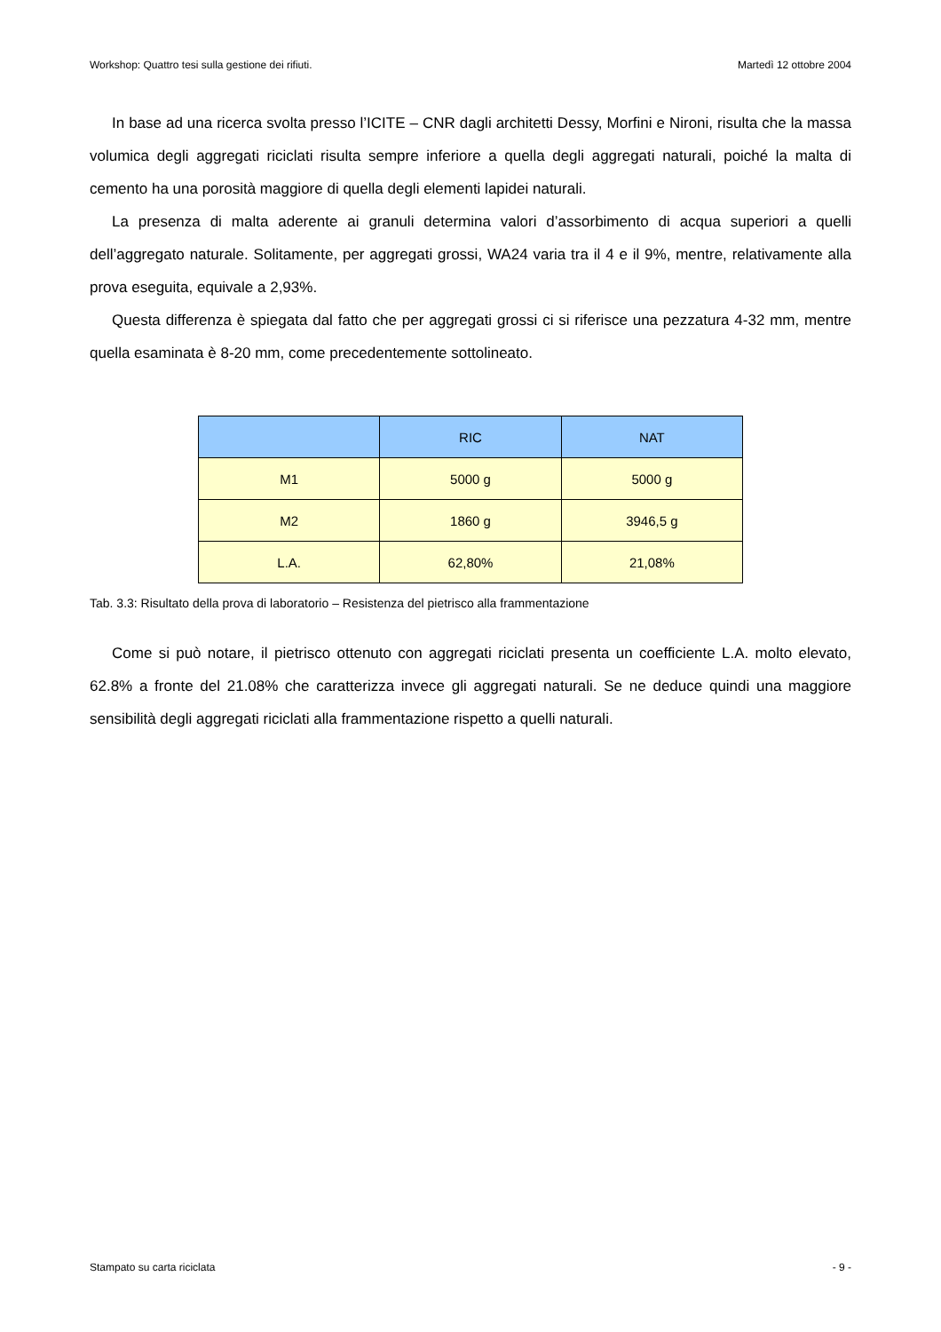Workshop: Quattro tesi sulla gestione dei rifiuti. Martedì 12 ottobre 2004
In base ad una ricerca svolta presso l’ICITE – CNR dagli architetti Dessy, Morfini e Nironi, risulta che la massa volumica degli aggregati riciclati risulta sempre inferiore a quella degli aggregati naturali, poiché la malta di cemento ha una porosità maggiore di quella degli elementi lapidei naturali.
La presenza di malta aderente ai granuli determina valori d’assorbimento di acqua superiori a quelli dell’aggregato naturale. Solitamente, per aggregati grossi, WA24 varia tra il 4 e il 9%, mentre, relativamente alla prova eseguita, equivale a 2,93%.
Questa differenza è spiegata dal fatto che per aggregati grossi ci si riferisce una pezzatura 4-32 mm, mentre quella esaminata è 8-20 mm, come precedentemente sottolineato.
| | RIC | NAT |
| --- | --- | --- |
| M1 | 5000 g | 5000 g |
| M2 | 1860 g | 3946,5 g |
| L.A. | 62,80% | 21,08% |
Tab. 3.3: Risultato della prova di laboratorio – Resistenza del pietrisco alla frammentazione
Come si può notare, il pietrisco ottenuto con aggregati riciclati presenta un coefficiente L.A. molto elevato, 62.8% a fronte del 21.08% che caratterizza invece gli aggregati naturali. Se ne deduce quindi una maggiore sensibilità degli aggregati riciclati alla frammentazione rispetto a quelli naturali.
Stampato su carta riciclata - 9 -